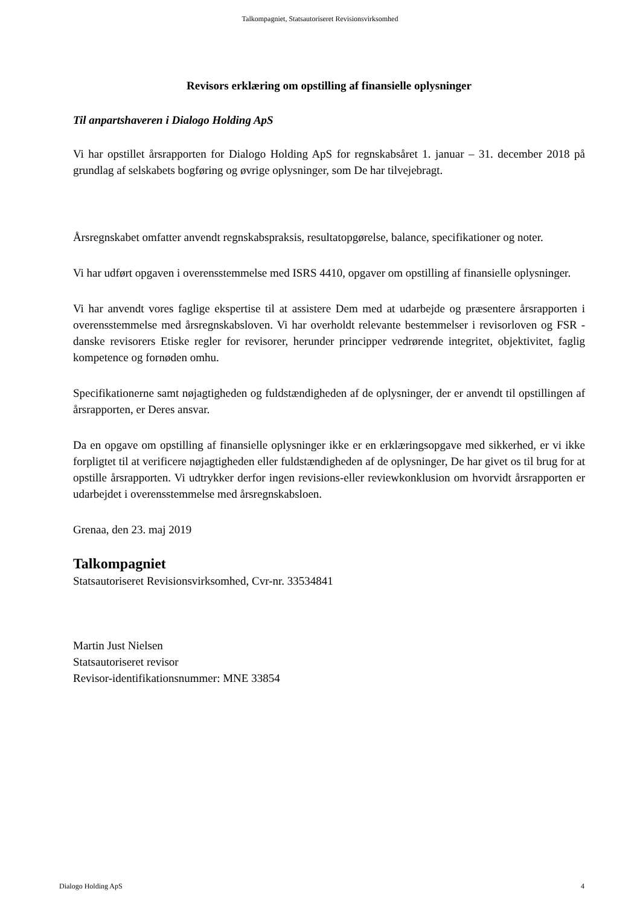Talkompagniet, Statsautoriseret Revisionsvirksomhed
Revisors erklæring om opstilling af finansielle oplysninger
Til anpartshaveren i Dialogo Holding ApS
Vi har opstillet årsrapporten for Dialogo Holding ApS for regnskabsåret 1. januar – 31. december 2018 på grundlag af selskabets bogføring og øvrige oplysninger, som De har tilvejebragt.
Årsregnskabet omfatter anvendt regnskabspraksis, resultatopgørelse, balance, specifikationer og noter.
Vi har udført opgaven i overensstemmelse med ISRS 4410, opgaver om opstilling af finansielle oplysninger.
Vi har anvendt vores faglige ekspertise til at assistere Dem med at udarbejde og præsentere årsrapporten i overensstemmelse med årsregnskabsloven. Vi har overholdt relevante bestemmelser i revisorloven og FSR - danske revisorers Etiske regler for revisorer, herunder principper vedrørende integritet, objektivitet, faglig kompetence og fornøden omhu.
Specifikationerne samt nøjagtigheden og fuldstændigheden af de oplysninger, der er anvendt til opstillingen af årsrapporten, er Deres ansvar.
Da en opgave om opstilling af finansielle oplysninger ikke er en erklæringsopgave med sikkerhed, er vi ikke forpligtet til at verificere nøjagtigheden eller fuldstændigheden af de oplysninger, De har givet os til brug for at opstille årsrapporten. Vi udtrykker derfor ingen revisions-eller reviewkonklusion om hvorvidt årsrapporten er udarbejdet i overensstemmelse med årsregnskabsloen.
Grenaa, den 23. maj 2019
Talkompagniet
Statsautoriseret Revisionsvirksomhed, Cvr-nr. 33534841
Martin Just Nielsen
Statsautoriseret revisor
Revisor-identifikationsnummer: MNE 33854
Dialogo Holding ApS 4